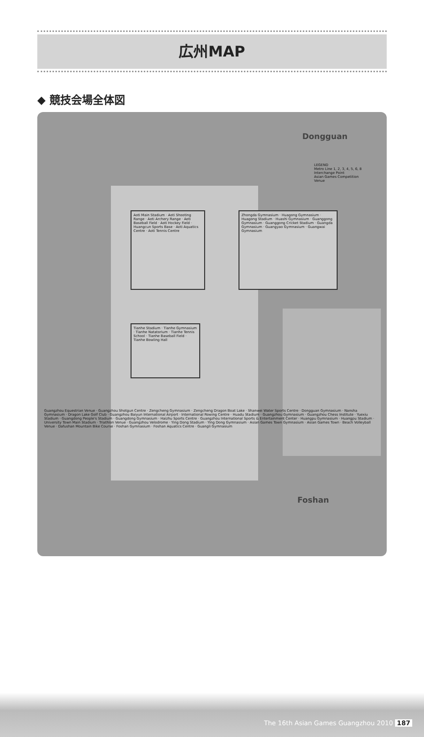広州MAP
◆ 競技会場全体図
Dongguan
Foshan
Aoti Main Stadium · Aoti Shooting Range · Aoti Archery Range · Aoti Baseball Field · Aoti Hockey Field · Huangcun Sports Base · Aoti Aquatics Centre · Aoti Tennis Centre
Tianhe Stadium · Tianhe Gymnasium · Tianhe Natatorium · Tianhe Tennis School · Tianhe Baseball Field · Tianhe Bowling Hall
Zhongda Gymnasium · Huagong Gymnasium · Huagong Stadium · Huashi Gymnasium · Guanggong Gymnasium · Guanggong Cricket Stadium · Guangda Gymnasium · Guangyao Gymnasium · Guangwai Gymnasium
LEGEND
Metro Line 1, 2, 3, 4, 5, 6, 8
Interchange Point
Asian Games Competition Venue
Guangzhou Equestrian Venue · Guangzhou Shotgun Centre · Zengcheng Gymnasium · Zengcheng Dragon Boat Lake · Shanwei Water Sports Centre · Dongguan Gymnasium · Nansha Gymnasium · Dragon Lake Golf Club · Guangzhou Baiyun International Airport · International Rowing Centre · Huadu Stadium · Guangzhou Gymnasium · Guangzhou Chess Institute · Yuexiu Stadium · Guangdong People's Stadium · Guangdong Gymnasium · Haizhu Sports Centre · Guangzhou International Sports & Entertainment Center · Huangpu Gymnasium · Huangpu Stadium · University Town Main Stadium · Triathlon Venue · Guangzhou Velodrome · Ying Dong Stadium · Ying Dong Gymnasium · Asian Games Town Gymnasium · Asian Games Town · Beach Volleyball Venue · Dafushan Mountain Bike Course · Foshan Gymnasium · Foshan Aquatics Centre · Guangli Gymnasium
The 16th Asian Games Guangzhou 2010 187